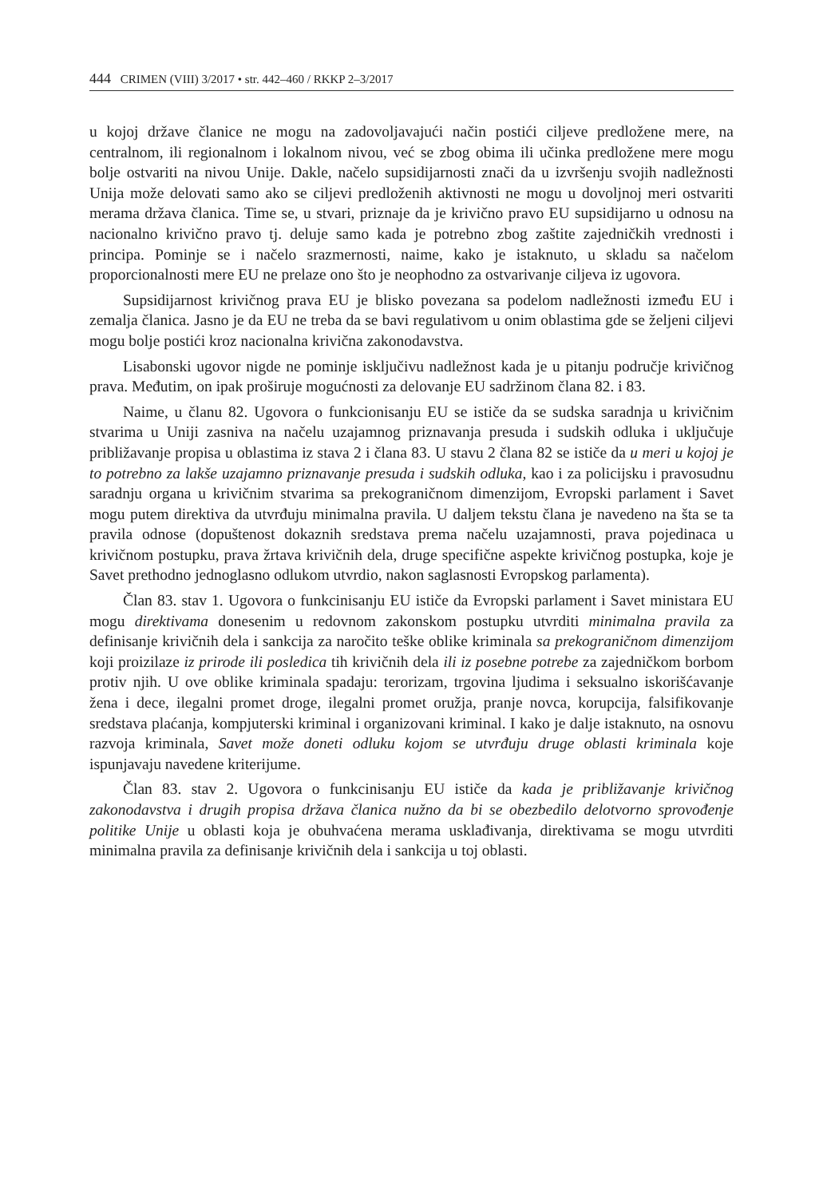444 CRIMEN (VIII) 3/2017 • str. 442–460 / RKKP 2–3/2017
u kojoj države članice ne mogu na zadovoljavajući način postići ciljeve predložene mere, na centralnom, ili regionalnom i lokalnom nivou, već se zbog obima ili učinka predložene mere mogu bolje ostvariti na nivou Unije. Dakle, načelo supsidijarnosti znači da u izvršenju svojih nadležnosti Unija može delovati samo ako se ciljevi predloženih aktivnosti ne mogu u dovoljnoj meri ostvariti merama država članica. Time se, u stvari, priznaje da je krivično pravo EU supsidijarno u odnosu na nacionalno krivično pravo tj. deluje samo kada je potrebno zbog zaštite zajedničkih vrednosti i principa. Pominje se i načelo srazmernosti, naime, kako je istaknuto, u skladu sa načelom proporcionalnosti mere EU ne prelaze ono što je neophodno za ostvarivanje ciljeva iz ugovora.
Supsidijarnost krivičnog prava EU je blisko povezana sa podelom nadležnosti između EU i zemalja članica. Jasno je da EU ne treba da se bavi regulativom u onim oblastima gde se željeni ciljevi mogu bolje postići kroz nacionalna krivična zakonodavstva.
Lisabonski ugovor nigde ne pominje isključivu nadležnost kada je u pitanju područje krivičnog prava. Međutim, on ipak proširuje mogućnosti za delovanje EU sadržinom člana 82. i 83.
Naime, u članu 82. Ugovora o funkcionisanju EU se ističe da se sudska saradnja u krivičnim stvarima u Uniji zasniva na načelu uzajamnog priznavanja presuda i sudskih odluka i uključuje približavanje propisa u oblastima iz stava 2 i člana 83. U stavu 2 člana 82 se ističe da u meri u kojoj je to potrebno za lakše uzajamno priznavanje presuda i sudskih odluka, kao i za policijsku i pravosudnu saradnju organa u krivičnim stvarima sa prekograničnom dimenzijom, Evropski parlament i Savet mogu putem direktiva da utvrđuju minimalna pravila. U daljem tekstu člana je navedeno na šta se ta pravila odnose (dopuštenost dokaznih sredstava prema načelu uzajamnosti, prava pojedinaca u krivičnom postupku, prava žrtava krivičnih dela, druge specifične aspekte krivičnog postupka, koje je Savet prethodno jednoglasno odlukom utvrdio, nakon saglasnosti Evropskog parlamenta).
Član 83. stav 1. Ugovora o funkcinisanju EU ističe da Evropski parlament i Savet ministara EU mogu direktivama donesenim u redovnom zakonskom postupku utvrditi minimalna pravila za definisanje krivičnih dela i sankcija za naročito teške oblike kriminala sa prekograničnom dimenzijom koji proizilaze iz prirode ili posledica tih krivičnih dela ili iz posebne potrebe za zajedničkom borbom protiv njih. U ove oblike kriminala spadaju: terorizam, trgovina ljudima i seksualno iskorišćavanje žena i dece, ilegalni promet droge, ilegalni promet oružja, pranje novca, korupcija, falsifikovanje sredstava plaćanja, kompjuterski kriminal i organizovani kriminal. I kako je dalje istaknuto, na osnovu razvoja kriminala, Savet može doneti odluku kojom se utvrđuju druge oblasti kriminala koje ispunjavaju navedene kriterijume.
Član 83. stav 2. Ugovora o funkcinisanju EU ističe da kada je približavanje krivičnog zakonodavstva i drugih propisa država članica nužno da bi se obezbedilo delotvorno sprovođenje politike Unije u oblasti koja je obuhvaćena merama usklađivanja, direktivama se mogu utvrditi minimalna pravila za definisanje krivičnih dela i sankcija u toj oblasti.